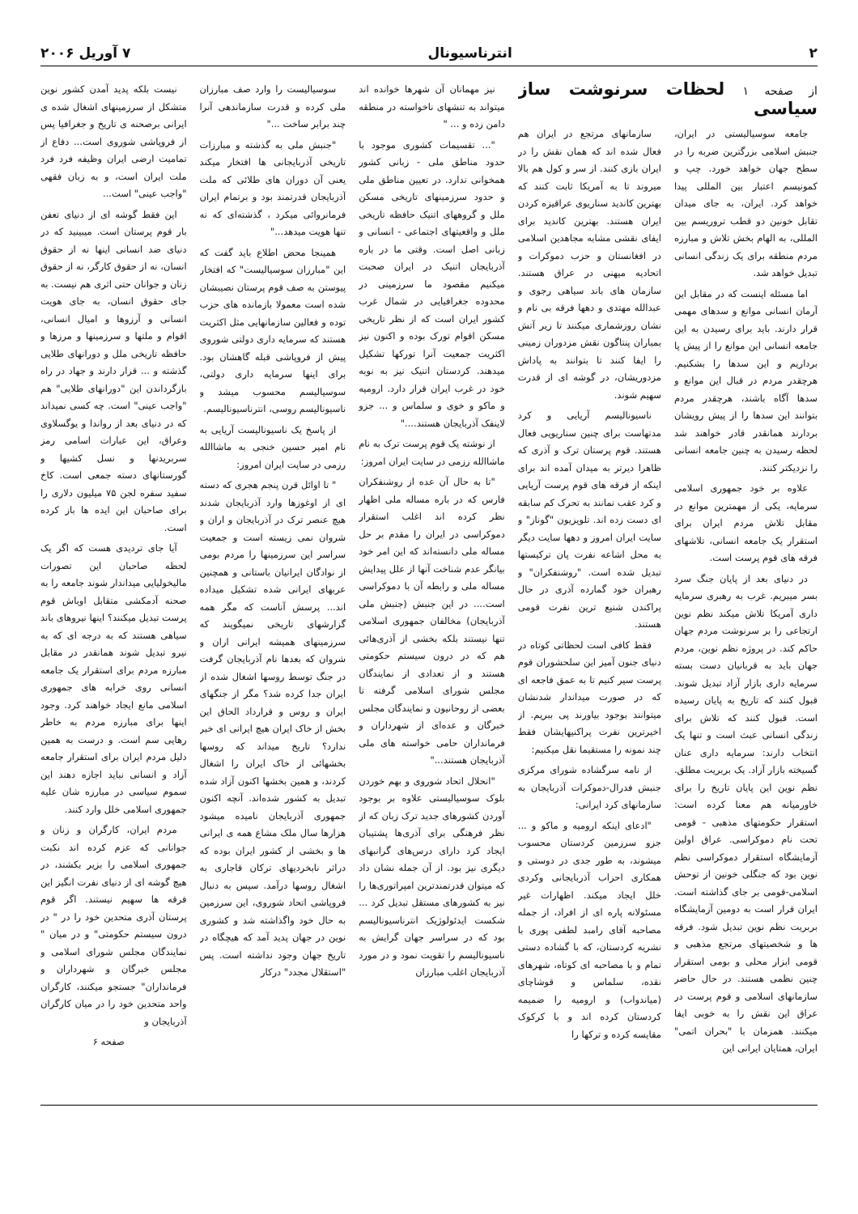۲ انترناسیونال ۷ آوریل ۲۰۰۶
از صفحه ۱ لحظات سرنوشت ساز سیاسی
جامعه سوسیالیستی در ایران، جنبش اسلامی بزرگترین ضربه را در سطح جهان خواهد خورد. چپ و کمونیسم اعتبار بین المللی پیدا خواهد کرد. ایران، به جای میدان تقابل خونین دو قطب تروریسم بین المللی، به الهام بخش تلاش و مبارزه مردم منطقه برای یک زندگی انسانی تبدیل خواهد شد.
اما مسئله اینست که در مقابل این آرمان انسانی موانع و سدهای مهمی قرار دارند. باید برای رسیدن به این جامعه انسانی این موانع را از پیش پا برداریم و این سدها را بشکنیم. هرچقدر مردم در قبال این موانع و سدها آگاه باشند، هرچقدر مردم بتوانند این سدها را از پیش رویشان بردارند همانقدر قادر خواهند شد لحظه رسیدن به چنین جامعه انسانی را نزدیکتر کنند.
علاوه بر خود جمهوری اسلامی سرمایه، یکی از مهمترین موانع در مقابل تلاش مردم ایران برای استقرار یک جامعه انسانی، تلاشهای فرقه های قوم پرست است.
در دنیای بعد از پایان جنگ سرد بسر میبریم. غرب به رهبری سرمایه داری آمریکا تلاش میکند نظم نوین ارتجاعی را بر سرنوشت مردم جهان حاکم کند. در پروژه نظم نوین، مردم جهان باید به قربانیان دست بسته سرمایه داری بازار آزاد تبدیل شوند. قبول کنند که تاریخ به پایان رسیده است. قبول کنند که تلاش برای زندگی انسانی عبث است و تنها یک انتخاب دارند: سرمایه داری عنان گسیخته بازار آزاد. یک بربریت مطلق. نظم نوین این پایان تاریخ را برای خاورمیانه هم معنا کرده است: استقرار حکومتهای مذهبی - قومی تحت نام دموکراسی. عراق اولین آزمایشگاه استقرار دموکراسی نظم نوین بود که جنگلی خونین از توحش اسلامی-قومی بر جای گذاشته است. ایران قرار است به دومین آزمایشگاه بربریت نظم نوین تبدیل شود. فرقه ها و شخصیتهای مرتجع مذهبی و قومی ابزار محلی و بومی استقرار چنین نظمی هستند. در حال حاضر سازمانهای اسلامی و قوم پرست در عراق این نقش را به خوبی ایفا میکنند. همزمان با "بحران اتمی" ایران، همتایان ایرانی این
سازمانهای مرتجع در ایران هم فعال شده اند که همان نقش را در ایران بازی کنند. از سر و کول هم بالا میروند تا به آمریکا ثابت کنند که بهترین کاندید سناریوی عراقیزه کردن ایران هستند. بهترین کاندید برای ایفای نقشی مشابه مجاهدین اسلامی در افغانستان و حزب دموکرات و اتحادیه میهنی در عراق هستند. سازمان های باند سیاهی رجوی و عبدالله مهتدی و دهها فرقه بی نام و نشان روزشماری میکنند تا زیر آتش بمباران پنتاگون نقش مزدوران زمینی را ایفا کنند تا بتوانند به پاداش مزدوریشان، در گوشه ای از قدرت سهیم شوند.
ناسیونالیسم آریایی و کرد مدتهاست برای چنین سناریویی فعال هستند. قوم پرستان ترک و آذری که ظاهرا دیرتر به میدان آمده اند برای اینکه از فرقه های قوم پرست آریایی و کرد عقب نمانند به تحرک کم سابقه ای دست زده اند. تلویزیون "گوناز" و سایت ایران امروز و دهها سایت دیگر به محل اشاعه نفرت پان ترکیستها تبدیل شده است. "روشنفکران" و رهبران خود گمارده آذری در حال پراکندن شنیع ترین نفرت قومی هستند.
فقط کافی است لحظاتی کوتاه در دنیای جنون آمیز این سلحشوران قوم پرست سیر کنیم تا به عمق فاجعه ای که در صورت میداندار شدنشان میتوانند بوجود بیاورند پی ببریم. از اخیرترین نفرت پراکنیهایشان فقط چند نمونه را مستقیما نقل میکنیم:
از نامه سرگشاده شورای مرکزی جنبش فدرال-دموکرات آذربایجان به سازمانهای کرد ایرانی:
"ادعای اینکه ارومیه و ماکو و ... جزو سرزمین کردستان محسوب میشوند، به طور جدی در دوستی و همکاری احزاب آذربایجانی وکردی خلل ایجاد میکند. اظهارات غیر مسئولانه پاره ای از افراد، از جمله مصاحبه آقای رامبد لطفی پوری با نشریه کردستان، که با گشاده دستی تمام و با مصاحبه ای کوتاه، شهرهای نقده، سلماس و قوشاچای (میاندواب) و ارومیه را ضمیمه کردستان کرده اند و با کرکوک مقایسه کرده و ترکها را
نیز مهمانان آن شهرها خوانده اند میتواند به تنشهای ناخواسته در منطقه دامن زده و ... "
"... تقسیمات کشوری موجود با حدود مناطق ملی - زبانی کشور همخوانی ندارد. در تعیین مناطق ملی و حدود سرزمینهای تاریخی مسکن ملل و گروههای اتنیک حافظه تاریخی ملل و واقعیتهای اجتماعی - انسانی و زبانی اصل است. وقتی ما در باره آذربایجان اتنیک در ایران صحبت میکنیم مقصود ما سرزمینی در محدوده جغرافیایی در شمال غرب کشور ایران است که از نظر تاریخی مسکن اقوام تورک بوده و اکنون نیز اکثریت جمعیت آنرا تورکها تشکیل میدهند. کردستان اتنیک نیز به نوبه خود در غرب ایران قرار دارد. ارومیه و ماکو و خوی و سلماس و ... جزو لاینفک آذربایجان هستند...."
از نوشته یک قوم پرست ترک به نام ماشاالله رزمی در سایت ایران امروز:
"تا به حال آن عده از روشنفکران فارس که در باره مساله ملی اظهار نظر کرده اند اغلب استقرار دموکراسی در ایران را مقدم بر حل مساله ملی دانسته‌اند که این امر خود بیانگر عدم شناخت آنها از علل پیدایش مساله ملی و رابطه آن با دموکراسی است.... در این جنبش (جنبش ملی آذربایجان) مخالفان جمهوری اسلامی تنها نیستند بلکه بخشی از آذری‌هائی هم که در درون سیستم حکومتی هستند و از تعدادی از نمایندگان مجلس شورای اسلامی گرفته تا بعضی از روحانیون و نمایندگان مجلس خبرگان و عده‌ای از شهرداران و فرمانداران حامی خواسته های ملی آذربایجان هستند..."
"انحلال اتحاد شوروی و بهم خوردن بلوک سوسیالیستی علاوه بر بوجود آوردن کشورهای جدید ترک زبان که از نظر فرهنگی برای آذری‌ها پشتیبان ایجاد کرد دارای درس‌های گرانبهای دیگری نیز بود. از آن جمله نشان داد که میتوان قدرتمندترین امپراتوری‌ها را نیز به کشورهای مستقل تبدیل کرد ... شکست ایدئولوژیک انترناسیونالیسم بود که در سراسر جهان گرایش به ناسیونالیسم را تقویت نمود و در مورد آذربایجان اغلب مبارزان
سوسیالیست را وارد صف مبارزان ملی کرده و قدرت سازماندهی آنرا چند برابر ساخت ..."
"جنبش ملی به گذشته و مبارزات تاریخی آذربایجانی ها افتخار میکند یعنی آن دوران های طلائی که ملت آذربایجان قدرتمند بود و برتمام ایران فرمانروائی میکرد ، گذشته‌ای که نه تنها هویت میدهد..."
همینجا محض اطلاع باید گفت که این "مبارزان سوسیالیست" که افتخار پیوستن به صف قوم پرستان نصیبشان شده است معمولا بازمانده های حزب توده و فعالین سازمانهایی مثل اکثریت هستند که سرمایه داری دولتی شوروی پیش از فروپاشی قبله گاهشان بود. برای اینها سرمایه داری دولتی، سوسیالیسم محسوب میشد و ناسیونالیسم روسی، انترناسیونالیسم.
از پاسخ یک ناسیونالیست آریایی به نام امیر حسین خنجی به ماشاالله رزمی در سایت ایران امروز:
" تا اوائل قرن پنجم هجری که دسته ای از اوغوزها وارد آذربایجان شدند هیچ عنصر ترک در آذربایجان و اران و شروان نمی زیسته است و جمعیت سراسر این سرزمینها را مردم بومی از نوادگان ایرانیان باستانی و همچنین عربهای ایرانی شده تشکیل میداده اند... پرسش آناست که مگر همه گزارشهای تاریخی نمیگویند که سرزمینهای همیشه ایرانی اران و شروان که بعدها نام آذربایجان گرفت در جنگ توسط روسها اشغال شده از ایران جدا کرده شد؟ مگر از جنگهای ایران و روس و قرارداد الحاق این بخش از خاک ایران هیچ ایرانی ای خبر ندارد؟ تاریخ میداند که روسها بخشهائی از خاک ایران را اشغال کردند، و همین بخشها اکنون آزاد شده تبدیل به کشور شده‌اند. آنچه اکنون جمهوری آذربایجان نامیده میشود هزارها سال ملک مشاع همه ی ایرانی ها و بخشی از کشور ایران بوده که دراثر نابخردیهای ترکان قاجاری به اشغال روسها درآمد. سپس به دنبال فروپاشی اتحاد شوروی، این سرزمین به حال خود واگذاشته شد و کشوری نوین در جهان پدید آمد که هیچگاه در تاریخ جهان وجود نداشته است. پس "استقلال مجدد" درکار
نیست بلکه پدید آمدن کشور نوین متشکل از سرزمینهای اشغال شده ی ایرانی برصحنه ی تاریخ و جغرافیا پس از فروپاشی شوروی است... دفاع از تمامیت ارضی ایران وظیفه فرد فرد ملت ایران است، و به زبان فقهی "واجب عینی" است...
این فقط گوشه ای از دنیای تعفن بار قوم پرستان است. میبینید که در دنیای ضد انسانی اینها نه از حقوق انسان، نه از حقوق کارگر، نه از حقوق زنان و جوانان حتی اثری هم نیست. به جای حقوق انسان، به جای هویت انسانی و آرزوها و امیال انسانی، اقوام و ملتها و سرزمینها و مرزها و حافظه تاریخی ملل و دورانهای طلایی گذشته و ... قرار دارند و جهاد در راه بازگرداندن این "دورانهای طلایی" هم "واجب عینی" است. چه کسی نمیداند که در دنیای بعد از رواندا و یوگسلاوی وعراق، این عبارات اسامی رمز سربریدنها و نسل کشیها و گورستانهای دسته جمعی است. کاخ سفید سفره لجن ۷۵ میلیون دلاری را برای صاحبان این ایده ها باز کرده است.
آیا جای تردیدی هست که اگر یک لحظه صاحبان این تصورات مالیخولیایی میداندار شوند جامعه را به صحنه آدمکشی متقابل اوباش قوم پرست تبدیل میکنند؟ اینها نیروهای باند سیاهی هستند که به درجه ای که به نیرو تبدیل شوند همانقدر در مقابل مبارزه مردم برای استقرار یک جامعه انسانی روی خرابه های جمهوری اسلامی مانع ایجاد خواهند کرد. وجود اینها برای مبارزه مردم به خاطر رهایی سم است. و درست به همین دلیل مردم ایران برای استقرار جامعه آزاد و انسانی نباید اجازه دهند این سموم سیاسی در مبارزه شان علیه جمهوری اسلامی خلل وارد کنند.
مردم ایران، کارگران و زنان و جوانانی که عزم کرده اند نکبت جمهوری اسلامی را بزیر بکشند، در هیچ گوشه ای از دنیای نفرت انگیز این فرقه ها سهیم نیستند. اگر قوم پرستان آذری متحدین خود را در " در درون سیستم حکومتی" و در میان " نمایندگان مجلس شورای اسلامی و مجلس خبرگان و شهرداران و فرمانداران" جستجو میکنند، کارگران واحد متحدین خود را در میان کارگران آذربایجان و
صفحه ۶